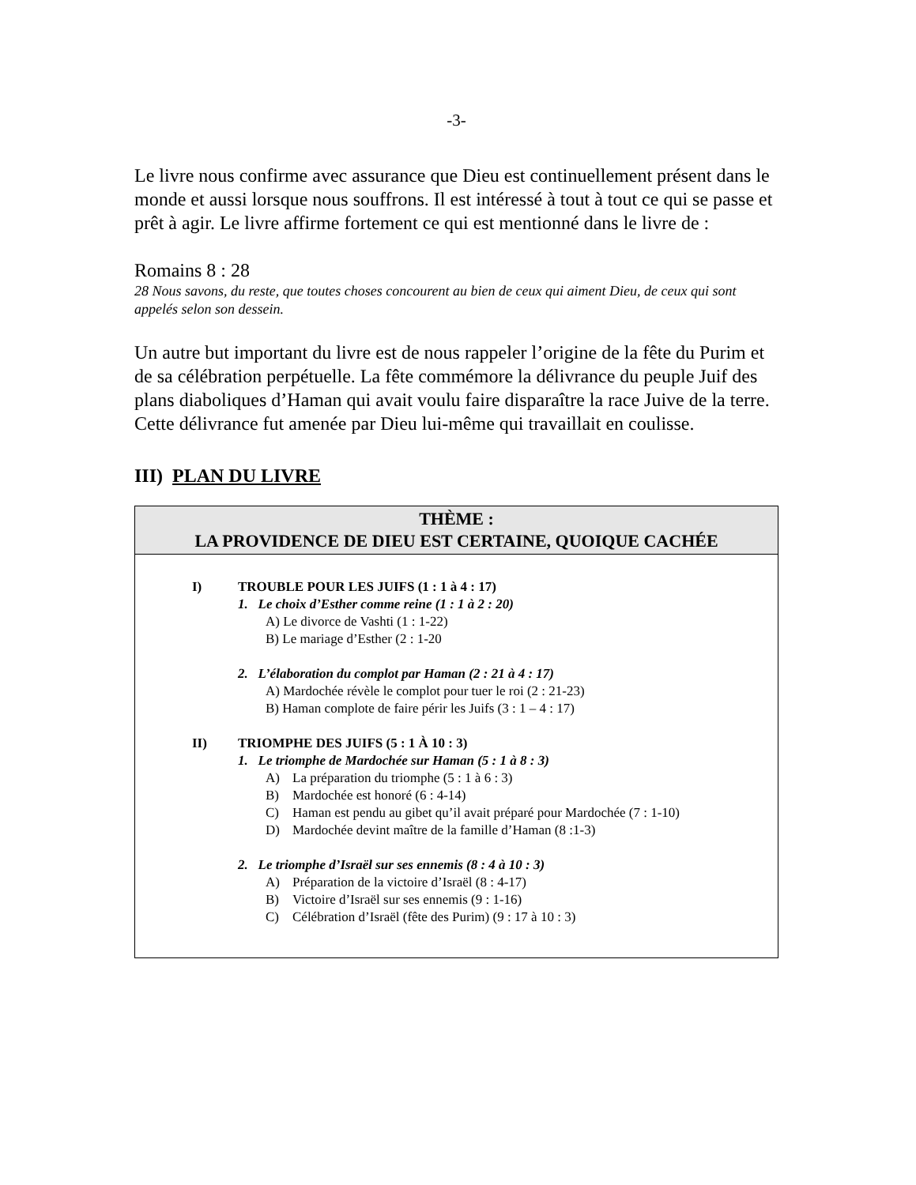-3-
Le livre nous confirme avec assurance que Dieu est continuellement présent dans le monde et aussi lorsque nous souffrons. Il est intéressé à tout à tout ce qui se passe et prêt à agir. Le livre affirme fortement ce qui est mentionné dans le livre de :
Romains 8 : 28
28 Nous savons, du reste, que toutes choses concourent au bien de ceux qui aiment Dieu, de ceux qui sont appelés selon son dessein.
Un autre but important du livre est de nous rappeler l’origine de la fête du Purim et de sa célébration perpétuelle. La fête commémore la délivrance du peuple Juif des plans diaboliques d’Haman qui avait voulu faire disparaître la race Juive de la terre. Cette délivrance fut amenée par Dieu lui-même qui travaillait en coulisse.
III) PLAN DU LIVRE
| THÈME : LA PROVIDENCE DE DIEU EST CERTAINE, QUOIQUE CACHÉE |
| --- |
| I) TROUBLE POUR LES JUIFS (1 : 1 à 4 : 17) 1. Le choix d’Esther comme reine (1 : 1 à 2 : 20) A) Le divorce de Vashti (1 : 1-22) B) Le mariage d’Esther (2 : 1-20 2. L’élaboration du complot par Haman (2 : 21 à 4 : 17) A) Mardochée révèle le complot pour tuer le roi (2 : 21-23) B) Haman complote de faire périr les Juifs (3 : 1 – 4 : 17) II) TRIOMPHE DES JUIFS (5 : 1 À 10 : 3) 1. Le triomphe de Mardochée sur Haman (5 : 1 à 8 : 3) A) La préparation du triomphe (5 : 1 à 6 : 3) B) Mardochée est honoré (6 : 4-14) C) Haman est pendu au gibet qu’il avait préparé pour Mardochée (7 : 1-10) D) Mardochée devint maître de la famille d’Haman (8 :1-3) 2. Le triomphe d’Israël sur ses ennemis (8 : 4 à 10 : 3) A) Préparation de la victoire d’Israël (8 : 4-17) B) Victoire d’Israël sur ses ennemis (9 : 1-16) C) Célébration d’Israël (fête des Purim) (9 : 17 à 10 : 3) |